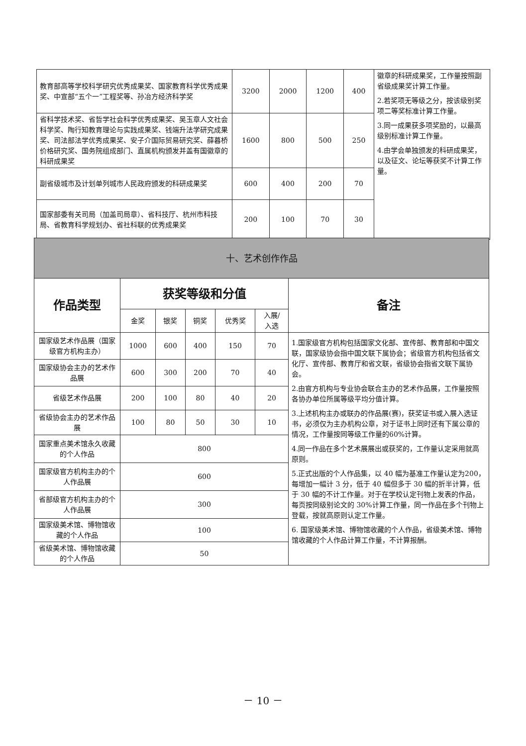| 教育部高等学校科学研究优秀成果奖、国家教育科学优秀成果奖、中宣部“五个一”工程奖等、孙冶方经济科学奖 | 3200 | 2000 | 1200 | 400 | 徽章的科研成果奖，工作量按照副省级成果奖计算工作量。 2.若奖项无等级之分，按该级别奖项二等奖标准计算工作量。 3.同一成果获多项奖励的，以最高级别标准计算工作量。 4.由学会单独颁发的科研成果奖，以及征文、论坛等获奖不计算工作量。 |
| 省科学技术奖、省哲学社会科学优秀成果奖、吴玉章人文社会科学奖、陶行知教育理论与实践成果奖、钱端升法学研究成果奖、司法部法学优秀成果奖、安子介国际贸易研究奖、薛暮桥价格研究奖、国务院组成部门、直属机构颁发并盖有国徽章的科研成果奖 | 1600 | 800 | 500 | 250 | |
| 副省级城市及计划单列城市人民政府颁发的科研成果奖 | 600 | 400 | 200 | 70 | |
| 国家部委有关司局（加盖司局章）、省科技厅、杭州市科技局、省教育科学规划办、省社科联的优秀成果奖 | 200 | 100 | 70 | 30 | |
| 十、艺术创作作品 | | | | | | |
| 作品类型 | 获奖等级和分值 | | | | | 备注 |
| | 金奖 | 银奖 | 铜奖 | 优秀奖 | 入展/ 入选 | |
| 国家级艺术作品展（国家级官方机构主办） | 1000 | 600 | 400 | 150 | 70 | 1.国家级官方机构包括国家文化部、宣传部、教育部和中国文联，国家级协会指中国文联下属协会；省级官方机构包括省文化厅、宣传部、教育厅和省文联，省级协会指省文联下属协会。 2.由官方机构与专业协会联合主办的艺术作品展，工作量按照各协办单位所属等级平均分值计算。 3.上述机构主办或联办的作品展(赛)，获奖证书或入展入选证书，必须仅为主办机构公章，对于证书上同时还有下属公章的情况，工作量按同等级工作量的60%计算。 4.同一作品在多个艺术展展出或获奖的，工作量认定采用就高原则。 5.正式出版的个人作品集，以 40 幅为基准工作量认定为200，每增加一幅计 3 分，低于 40 幅但多于 30 幅的折半计算，低于 30 幅的不计工作量。对于在学校认定刊物上发表的作品，每页按同级别论文的 30%计算工作量，同一作品在多个刊物上登载，按就高原则认定工作量。 6. 国家级美术馆、博物馆收藏的个人作品，省级美术馆、博物馆收藏的个人作品计算工作量，不计算报酬。 |
| 国家级协会主办的艺术作品展 | 600 | 300 | 200 | 70 | 40 | |
| 省级艺术作品展 | 200 | 100 | 80 | 40 | 20 | |
| 省级协会主办的艺术作品展 | 100 | 80 | 50 | 30 | 10 | |
| 国家重点美术馆永久收藏的个人作品 | 800 | | | | | |
| 国家级官方机构主办的个人作品展 | 600 | | | | | |
| 省部级官方机构主办的个人作品展 | 300 | | | | | |
| 国家级美术馆、博物馆收藏的个人作品 | 100 | | | | | |
| 省级美术馆、博物馆收藏的个人作品 | 50 | | | | | |
－ 10 －